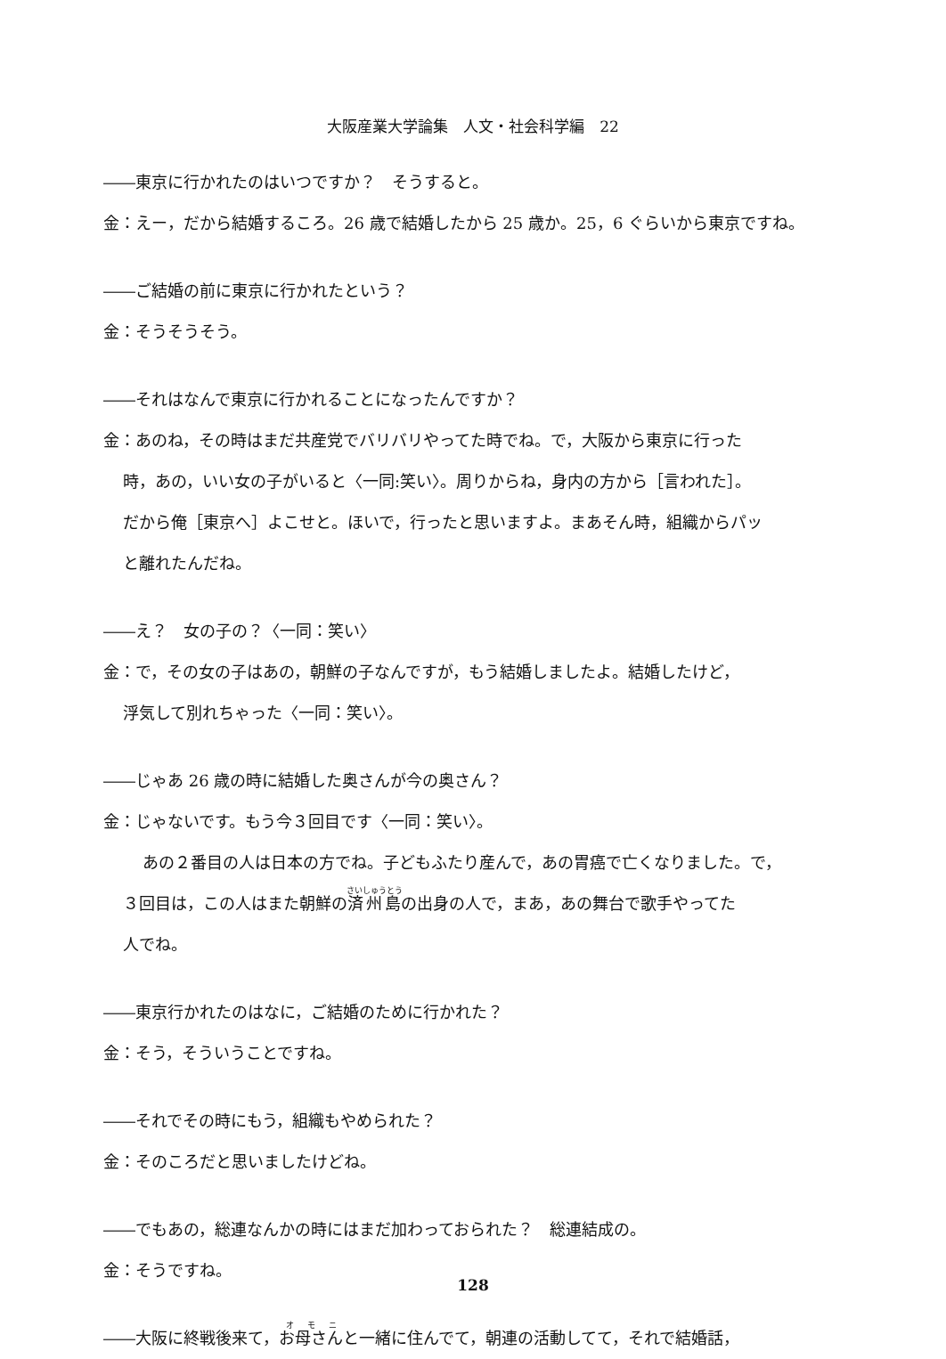大阪産業大学論集　人文・社会科学編　22
――東京に行かれたのはいつですか？　そうすると。
金：えー，だから結婚するころ。26 歳で結婚したから 25 歳か。25，6 ぐらいから東京ですね。
――ご結婚の前に東京に行かれたという？
金：そうそうそう。
――それはなんで東京に行かれることになったんですか？
金：あのね，その時はまだ共産党でバリバリやってた時でね。で，大阪から東京に行った
時，あの，いい女の子がいると〈一同:笑い〉。周りからね，身内の方から［言われた］。
だから俺［東京へ］よこせと。ほいで，行ったと思いますよ。まあそん時，組織からパッ
と離れたんだね。
――え？　女の子の？〈一同：笑い〉
金：で，その女の子はあの，朝鮮の子なんですが，もう結婚しましたよ。結婚したけど，
浮気して別れちゃった〈一同：笑い〉。
――じゃあ 26 歳の時に結婚した奥さんが今の奥さん？
金：じゃないです。もう今３回目です〈一同：笑い〉。
あの２番目の人は日本の方でね。子どもふたり産んで，あの胃癌で亡くなりました。で，
３回目は，この人はまた朝鮮の済州島の出身の人で，まあ，あの舞台で歌手やってた
人でね。
――東京行かれたのはなに，ご結婚のために行かれた？
金：そう，そういうことですね。
――それでその時にもう，組織もやめられた？
金：そのころだと思いましたけどね。
――でもあの，総連なんかの時にはまだ加わっておられた？　総連結成の。
金：そうですね。
――大阪に終戦後来て，お母さんと一緒に住んでて，朝連の活動してて，それで結婚話，
128